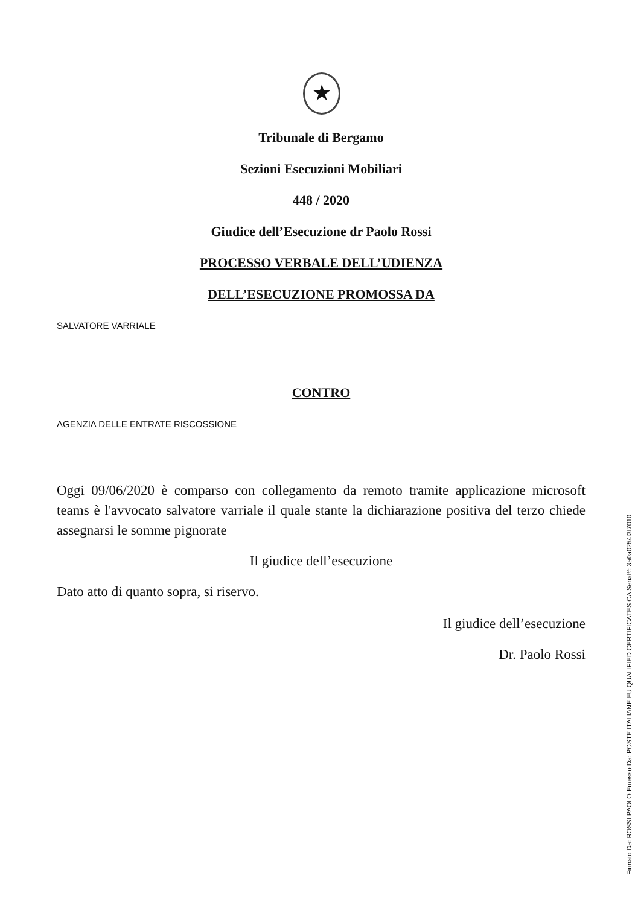★
Tribunale di Bergamo
Sezioni Esecuzioni Mobiliari
448 / 2020
Giudice dell’Esecuzione dr Paolo Rossi
PROCESSO VERBALE DELL’UDIENZA
DELL’ESECUZIONE PROMOSSA DA
SALVATORE VARRIALE
CONTRO
AGENZIA DELLE ENTRATE RISCOSSIONE
Oggi 09/06/2020 è comparso con collegamento da remoto tramite applicazione microsoft teams è l'avvocato salvatore varriale il quale stante la dichiarazione positiva del terzo chiede assegnarsi le somme pignorate
Il giudice dell’esecuzione
Dato atto di quanto sopra, si riservo.
Il giudice dell’esecuzione
Dr. Paolo Rossi
Firmato Da: ROSSI PAOLO Emesso Da: POSTE ITALIANE EU QUALIFIED CERTIFICATES CA Serial#: 3a0a0254f3f7010